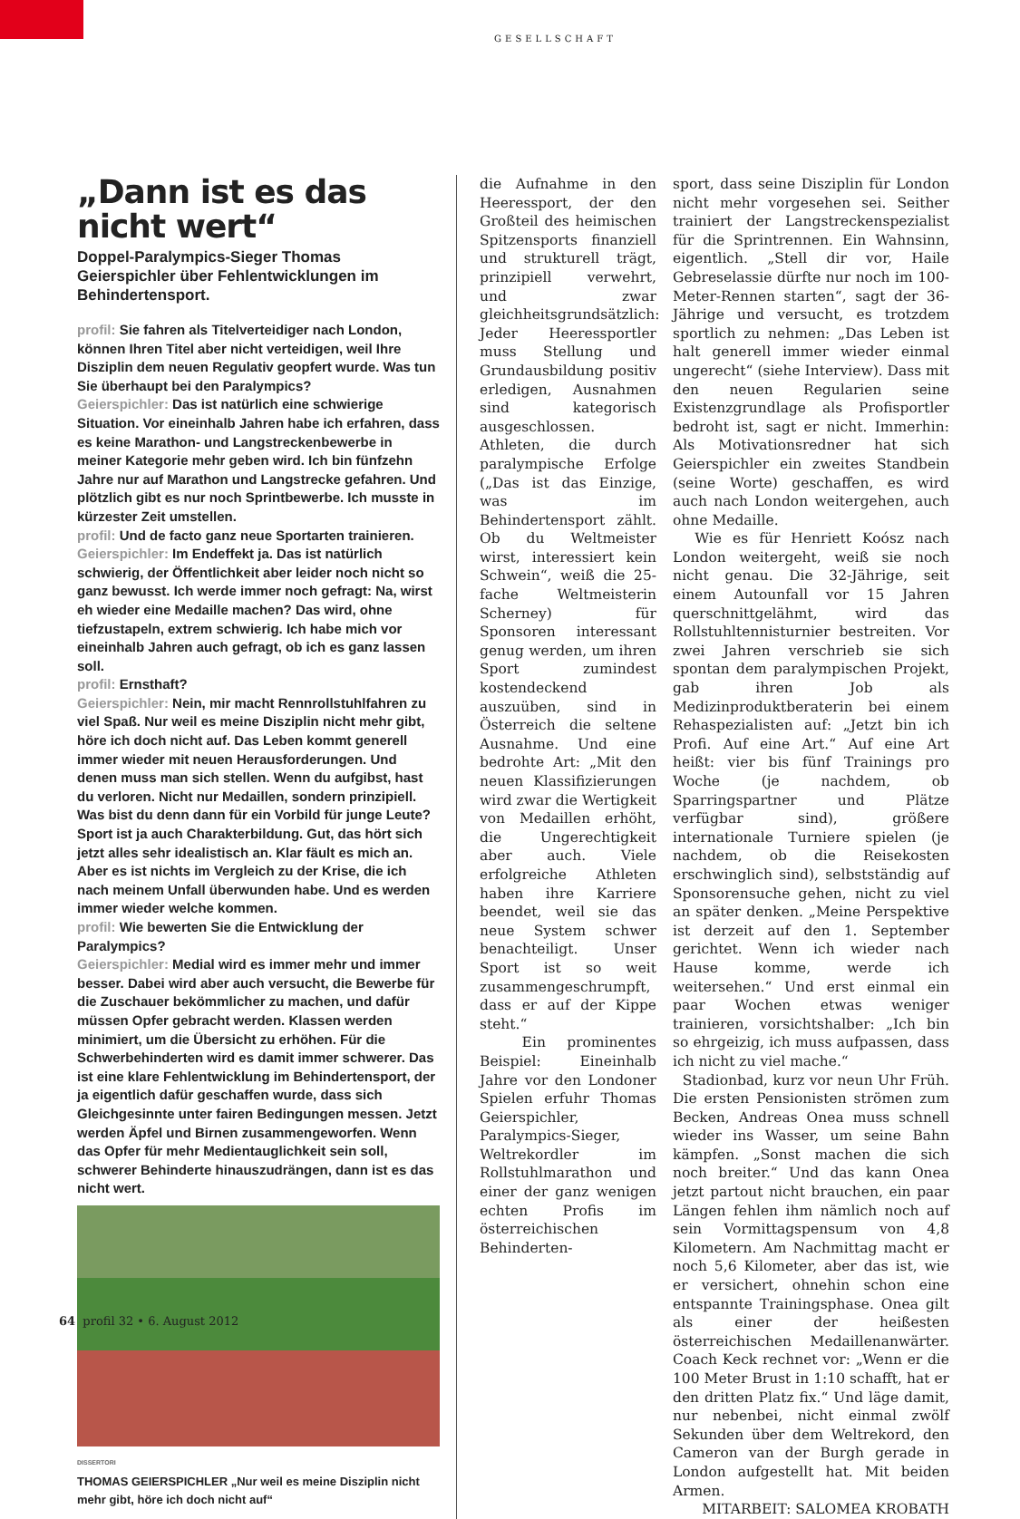GESELLSCHAFT
„Dann ist es das nicht wert“
Doppel-Paralympics-Sieger Thomas Geierspichler über Fehlentwicklungen im Behindertensport.
profil: Sie fahren als Titelverteidiger nach London, können Ihren Titel aber nicht verteidigen, weil Ihre Disziplin dem neuen Regulativ geopfert wurde. Was tun Sie überhaupt bei den Paralympics?
Geierspichler: Das ist natürlich eine schwierige Situation. Vor eineinhalb Jahren habe ich erfahren, dass es keine Marathon- und Langstreckenbewerbe in meiner Kategorie mehr geben wird. Ich bin fünfzehn Jahre nur auf Marathon und Langstrecke gefahren. Und plötzlich gibt es nur noch Sprintbewerbe. Ich musste in kürzester Zeit umstellen.
profil: Und de facto ganz neue Sportarten trainieren.
Geierspichler: Im Endeffekt ja. Das ist natürlich schwierig, der Öffentlichkeit aber leider noch nicht so ganz bewusst. Ich werde immer noch gefragt: Na, wirst eh wieder eine Medaille machen? Das wird, ohne tiefzustapeln, extrem schwierig. Ich habe mich vor eineinhalb Jahren auch gefragt, ob ich es ganz lassen soll.
profil: Ernsthaft?
Geierspichler: Nein, mir macht Rennrollstuhlfahren zu viel Spaß. Nur weil es meine Disziplin nicht mehr gibt, höre ich doch nicht auf. Das Leben kommt generell immer wieder mit neuen Herausforderungen. Und denen muss man sich stellen. Wenn du aufgibst, hast du verloren. Nicht nur Medaillen, sondern prinzipiell. Was bist du denn dann für ein Vorbild für junge Leute? Sport ist ja auch Charakterbildung. Gut, das hört sich jetzt alles sehr idealistisch an. Klar fäult es mich an. Aber es ist nichts im Vergleich zu der Krise, die ich nach meinem Unfall überwunden habe. Und es werden immer wieder welche kommen.
profil: Wie bewerten Sie die Entwicklung der Paralympics?
Geierspichler: Medial wird es immer mehr und immer besser. Dabei wird aber auch versucht, die Bewerbe für die Zuschauer bekömmlicher zu machen, und dafür müssen Opfer gebracht werden. Klassen werden minimiert, um die Übersicht zu erhöhen. Für die Schwerbehinderten wird es damit immer schwerer. Das ist eine klare Fehlentwicklung im Behindertensport, der ja eigentlich dafür geschaffen wurde, dass sich Gleichgesinnte unter fairen Bedingungen messen. Jetzt werden Äpfel und Birnen zusammengeworfen. Wenn das Opfer für mehr Medientauglichkeit sein soll, schwerer Behinderte hinauszudrängen, dann ist es das nicht wert.
DISSERTORI
THOMAS GEIERSPICHLER „Nur weil es meine Disziplin nicht mehr gibt, höre ich doch nicht auf“
die Aufnahme in den Heeressport, der den Großteil des heimischen Spitzensports finanziell und strukturell trägt, prinzipiell verwehrt, und zwar gleichheitsgrundsätzlich: Jeder Heeressportler muss Stellung und Grundausbildung positiv erledigen, Ausnahmen sind kategorisch ausgeschlossen. Athleten, die durch paralympische Erfolge („Das ist das Einzige, was im Behindertensport zählt. Ob du Weltmeister wirst, interessiert kein Schwein“, weiß die 25-fache Weltmeisterin Scherney) für Sponsoren interessant genug werden, um ihren Sport zumindest kostendeckend auszuüben, sind in Österreich die seltene Ausnahme. Und eine bedrohte Art: „Mit den neuen Klassifizierungen wird zwar die Wertigkeit von Medaillen erhöht, die Ungerechtigkeit aber auch. Viele erfolgreiche Athleten haben ihre Karriere beendet, weil sie das neue System schwer benachteiligt. Unser Sport ist so weit zusammengeschrumpft, dass er auf der Kippe steht.“
Ein prominentes Beispiel: Eineinhalb Jahre vor den Londoner Spielen erfuhr Thomas Geierspichler, Paralympics-Sieger, Weltrekordler im Rollstuhlmarathon und einer der ganz wenigen echten Profis im österreichischen Behinderten-
sport, dass seine Disziplin für London nicht mehr vorgesehen sei. Seither trainiert der Langstreckenspezialist für die Sprintrennen. Ein Wahnsinn, eigentlich. „Stell dir vor, Haile Gebreselassie dürfte nur noch im 100-Meter-Rennen starten“, sagt der 36-Jährige und versucht, es trotzdem sportlich zu nehmen: „Das Leben ist halt generell immer wieder einmal ungerecht“ (siehe Interview). Dass mit den neuen Regularien seine Existenzgrundlage als Profisportler bedroht ist, sagt er nicht. Immerhin: Als Motivationsredner hat sich Geierspichler ein zweites Standbein (seine Worte) geschaffen, es wird auch nach London weitergehen, auch ohne Medaille.
Wie es für Henriett Koósz nach London weitergeht, weiß sie noch nicht genau. Die 32-Jährige, seit einem Autounfall vor 15 Jahren querschnittgelähmt, wird das Rollstuhltennisturnier bestreiten. Vor zwei Jahren verschrieb sie sich spontan dem paralympischen Projekt, gab ihren Job als Medizinproduktberaterin bei einem Rehaspezialisten auf: „Jetzt bin ich Profi. Auf eine Art.“ Auf eine Art heißt: vier bis fünf Trainings pro Woche (je nachdem, ob Sparringspartner und Plätze verfügbar sind), größere internationale Turniere spielen (je nachdem, ob die Reisekosten erschwinglich sind), selbstständig auf Sponsorensuche gehen, nicht zu viel an später denken. „Meine Perspektive ist derzeit auf den 1. September gerichtet. Wenn ich wieder nach Hause komme, werde ich weitersehen.“ Und erst einmal ein paar Wochen etwas weniger trainieren, vorsichtshalber: „Ich bin so ehrgeizig, ich muss aufpassen, dass ich nicht zu viel mache.“
Stadionbad, kurz vor neun Uhr Früh. Die ersten Pensionisten strömen zum Becken, Andreas Onea muss schnell wieder ins Wasser, um seine Bahn kämpfen. „Sonst machen die sich noch breiter.“ Und das kann Onea jetzt partout nicht brauchen, ein paar Längen fehlen ihm nämlich noch auf sein Vormittagspensum von 4,8 Kilometern. Am Nachmittag macht er noch 5,6 Kilometer, aber das ist, wie er versichert, ohnehin schon eine entspannte Trainingsphase. Onea gilt als einer der heißesten österreichischen Medaillenanwärter. Coach Keck rechnet vor: „Wenn er die 100 Meter Brust in 1:10 schafft, hat er den dritten Platz fix.“ Und läge damit, nur nebenbei, nicht einmal zwölf Sekunden über dem Weltrekord, den Cameron van der Burgh gerade in London aufgestellt hat. Mit beiden Armen.
MITARBEIT: SALOMEA KROBATH
64 profil 32 • 6. August 2012